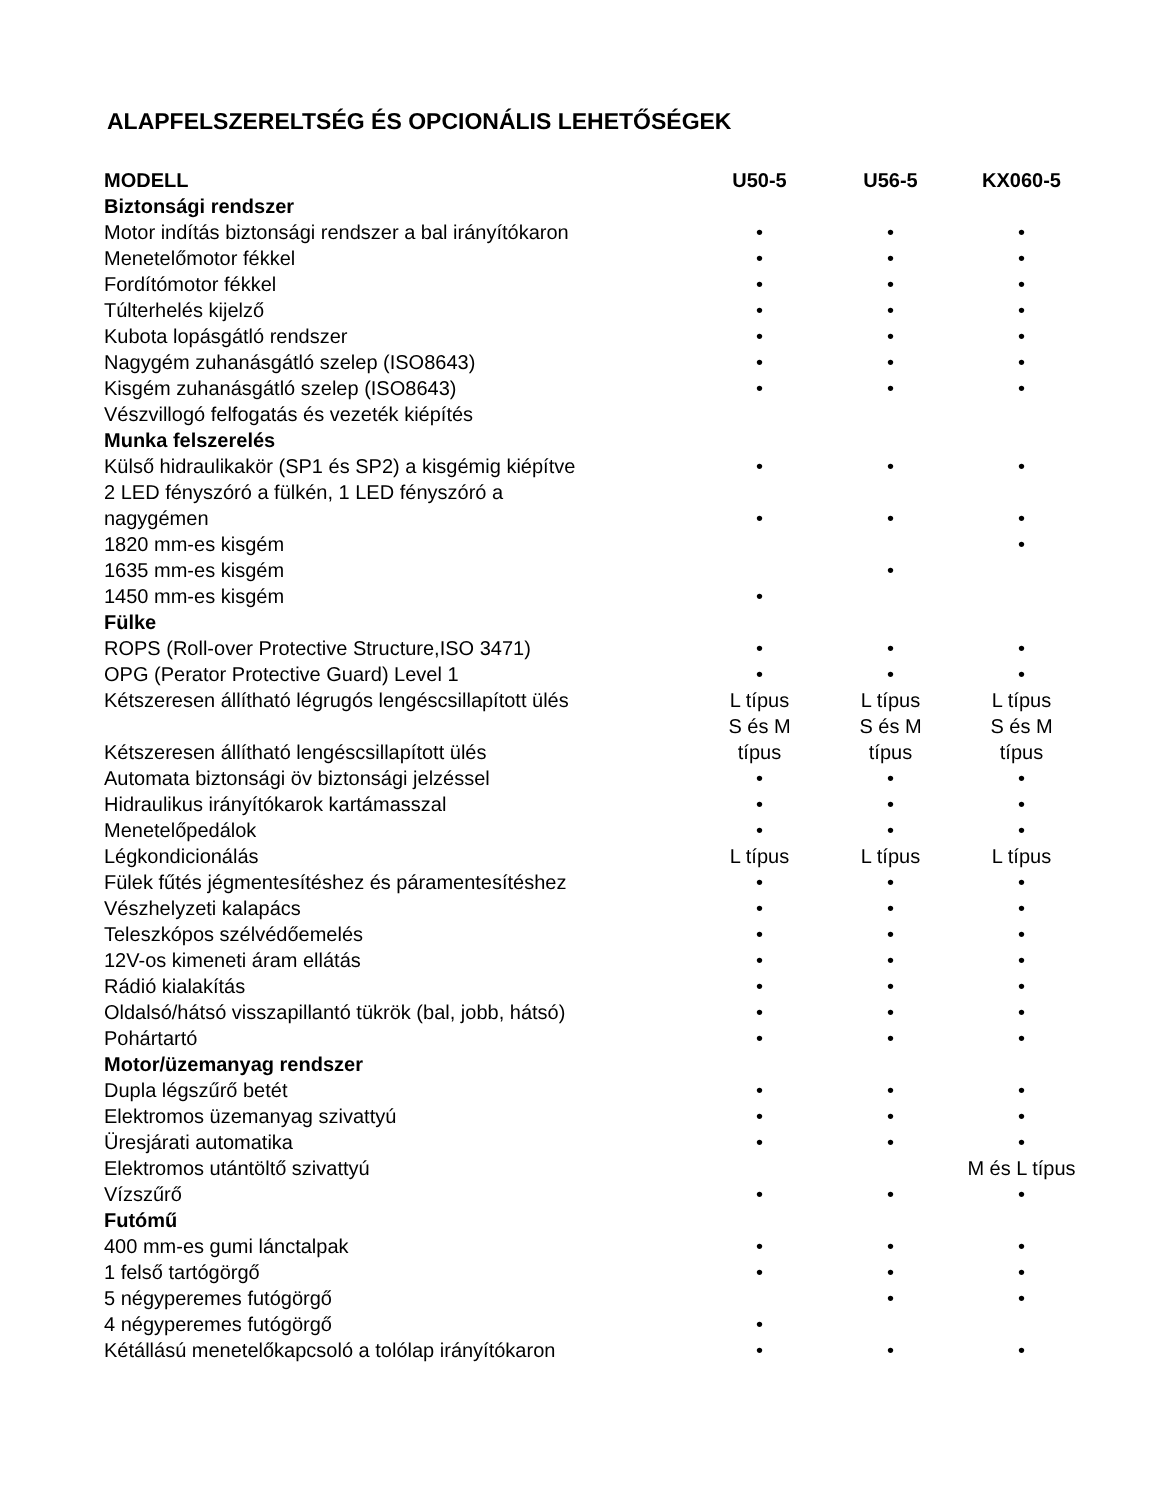ALAPFELSZERELTSÉG ÉS OPCIONÁLIS LEHETŐSÉGEK
| MODELL | U50-5 | U56-5 | KX060-5 |
| --- | --- | --- | --- |
| Biztonsági rendszer | | | |
| Motor indítás biztonsági rendszer a bal irányítókaron | • | • | • |
| Menetelőmotor fékkel | • | • | • |
| Fordítómotor fékkel | • | • | • |
| Túlterhelés kijelző | • | • | • |
| Kubota lopásgátló rendszer | • | • | • |
| Nagygém zuhanásgátló szelep (ISO8643) | • | • | • |
| Kisgém zuhanásgátló szelep (ISO8643) | • | • | • |
| Vészvillogó felfogatás és vezeték kiépítés | | | |
| Munka felszerelés | | | |
| Külső hidraulikakör (SP1 és SP2) a kisgémig kiépítve | • | • | • |
| 2 LED fényszóró a fülkén, 1 LED fényszóró a nagygémen | • | • | • |
| 1820 mm-es kisgém | | | • |
| 1635 mm-es kisgém | | • | |
| 1450 mm-es kisgém | • | | |
| Fülke | | | |
| ROPS (Roll-over Protective Structure,ISO 3471) | • | • | • |
| OPG (Perator Protective Guard) Level 1 | • | • | • |
| Kétszeresen állítható légrugós lengéscsillapított ülés | L típus | L típus | L típus |
| Kétszeresen állítható lengéscsillapított ülés | S és M típus | S és M típus | S és M típus |
| Automata biztonsági öv biztonsági jelzéssel | • | • | • |
| Hidraulikus irányítókarok kartámasszal | • | • | • |
| Menetelőpedálok | • | • | • |
| Légkondicionálás | L típus | L típus | L típus |
| Fülek fűtés jégmentesítéshez és páramentesítéshez | • | • | • |
| Vészhelyzeti kalapács | • | • | • |
| Teleszkópos szélvédőemelés | • | • | • |
| 12V-os kimeneti áram ellátás | • | • | • |
| Rádió kialakítás | • | • | • |
| Oldalsó/hátsó visszapillantó tükrök (bal, jobb, hátsó) | • | • | • |
| Pohártartó | • | • | • |
| Motor/üzemanyag rendszer | | | |
| Dupla légszűrő betét | • | • | • |
| Elektromos üzemanyag szivattyú | • | • | • |
| Üresjárati automatika | • | • | • |
| Elektromos utántöltő szivattyú | | | M és L típus |
| Vízszűrő | • | • | • |
| Futómű | | | |
| 400 mm-es gumi lánctalpak | • | • | • |
| 1 felső tartógörgő | • | • | • |
| 5 négyperemes futógörgő | | • | • |
| 4 négyperemes futógörgő | • | | |
| Kétállású menetelőkapcsoló a tolólap irányítókaron | • | • | • |